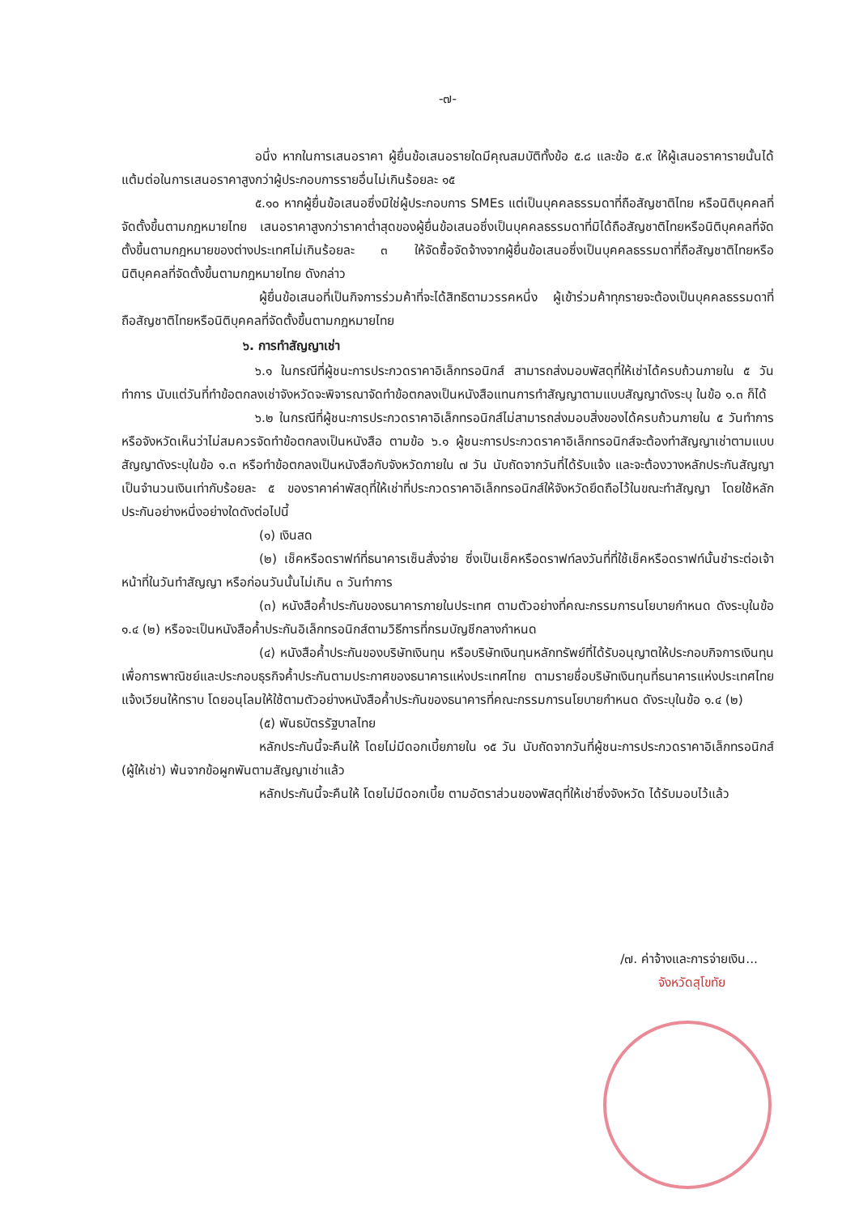-๗-
อนึ่ง หากในการเสนอราคา ผู้ยื่นข้อเสนอรายใดมีคุณสมบัติทั้งข้อ ๕.๘ และข้อ ๕.๙ ให้ผู้เสนอราคารายนั้นได้แต้มต่อในการเสนอราคาสูงกว่าผู้ประกอบการรายอื่นไม่เกินร้อยละ ๑๕
๕.๑๐ หากผู้ยื่นข้อเสนอซึ่งมิใช่ผู้ประกอบการ SMEs แต่เป็นบุคคลธรรมดาที่ถือสัญชาติไทย หรือนิติบุคคลที่จัดตั้งขึ้นตามกฎหมายไทย เสนอราคาสูงกว่าราคาต่ำสุดของผู้ยื่นข้อเสนอซึ่งเป็นบุคคลธรรมดาที่มิได้ถือสัญชาติไทยหรือนิติบุคคลที่จัดตั้งขึ้นตามกฎหมายของต่างประเทศไม่เกินร้อยละ ๓ ให้จัดซื้อจัดจ้างจากผู้ยื่นข้อเสนอซึ่งเป็นบุคคลธรรมดาที่ถือสัญชาติไทยหรือนิติบุคคลที่จัดตั้งขึ้นตามกฎหมายไทย ดังกล่าว
ผู้ยื่นข้อเสนอที่เป็นกิจการร่วมค้าที่จะได้สิทธิตามวรรคหนึ่ง ผู้เข้าร่วมค้าทุกรายจะต้องเป็นบุคคลธรรมดาที่ถือสัญชาติไทยหรือนิติบุคคลที่จัดตั้งขึ้นตามกฎหมายไทย
๖. การทำสัญญาเช่า
๖.๑ ในกรณีที่ผู้ชนะการประกวดราคาอิเล็กทรอนิกส์ สามารถส่งมอบพัสดุที่ให้เช่าได้ครบถ้วนภายใน ๕ วันทำการ นับแต่วันที่ทำข้อตกลงเช่าจังหวัดจะพิจารณาจัดทำข้อตกลงเป็นหนังสือแทนการทำสัญญาตามแบบสัญญาดังระบุ ในข้อ ๑.๓ ก็ได้
๖.๒ ในกรณีที่ผู้ชนะการประกวดราคาอิเล็กทรอนิกส์ไม่สามารถส่งมอบสิ่งของได้ครบถ้วนภายใน ๕ วันทำการ หรือจังหวัดเห็นว่าไม่สมควรจัดทำข้อตกลงเป็นหนังสือ ตามข้อ ๖.๑ ผู้ชนะการประกวดราคาอิเล็กทรอนิกส์จะต้องทำสัญญาเช่าตามแบบสัญญาดังระบุในข้อ ๑.๓ หรือทำข้อตกลงเป็นหนังสือกับจังหวัดภายใน ๗ วัน นับถัดจากวันที่ได้รับแจ้ง และจะต้องวางหลักประกันสัญญาเป็นจำนวนเงินเท่ากับร้อยละ ๕ ของราคาค่าพัสดุที่ให้เช่าที่ประกวดราคาอิเล็กทรอนิกส์ให้จังหวัดยึดถือไว้ในขณะทำสัญญา โดยใช้หลักประกันอย่างหนึ่งอย่างใดดังต่อไปนี้
(๑) เงินสด
(๒) เช็คหรือดราฟท์ที่ธนาคารเซ็นสั่งจ่าย ซึ่งเป็นเช็คหรือดราฟท์ลงวันที่ที่ใช้เช็คหรือดราฟท์นั้นชำระต่อเจ้าหน้าที่ในวันทำสัญญา หรือก่อนวันนั้นไม่เกิน ๓ วันทำการ
(๓) หนังสือค้ำประกันของธนาคารภายในประเทศ ตามตัวอย่างที่คณะกรรมการนโยบายกำหนด ดังระบุในข้อ ๑.๔ (๒) หรือจะเป็นหนังสือค้ำประกันอิเล็กทรอนิกส์ตามวิธีการที่กรมบัญชีกลางกำหนด
(๔) หนังสือค้ำประกันของบริษัทเงินทุน หรือบริษัทเงินทุนหลักทรัพย์ที่ได้รับอนุญาตให้ประกอบกิจการเงินทุนเพื่อการพาณิชย์และประกอบธุรกิจค้ำประกันตามประกาศของธนาคารแห่งประเทศไทย ตามรายชื่อบริษัทเงินทุนที่ธนาคารแห่งประเทศไทยแจ้งเวียนให้ทราบ โดยอนุโลมให้ใช้ตามตัวอย่างหนังสือค้ำประกันของธนาคารที่คณะกรรมการนโยบายกำหนด ดังระบุในข้อ ๑.๔ (๒)
(๕) พันธบัตรรัฐบาลไทย
หลักประกันนี้จะคืนให้ โดยไม่มีดอกเบี้ยภายใน ๑๕ วัน นับถัดจากวันที่ผู้ชนะการประกวดราคาอิเล็กทรอนิกส์ (ผู้ให้เช่า) พ้นจากข้อผูกพันตามสัญญาเช่าแล้ว
หลักประกันนี้จะคืนให้ โดยไม่มีดอกเบี้ย ตามอัตราส่วนของพัสดุที่ให้เช่าซึ่งจังหวัด ได้รับมอบไว้แล้ว
/๗. ค่าจ้างและการจ่ายเงิน...
จังหวัดสุโขทัย